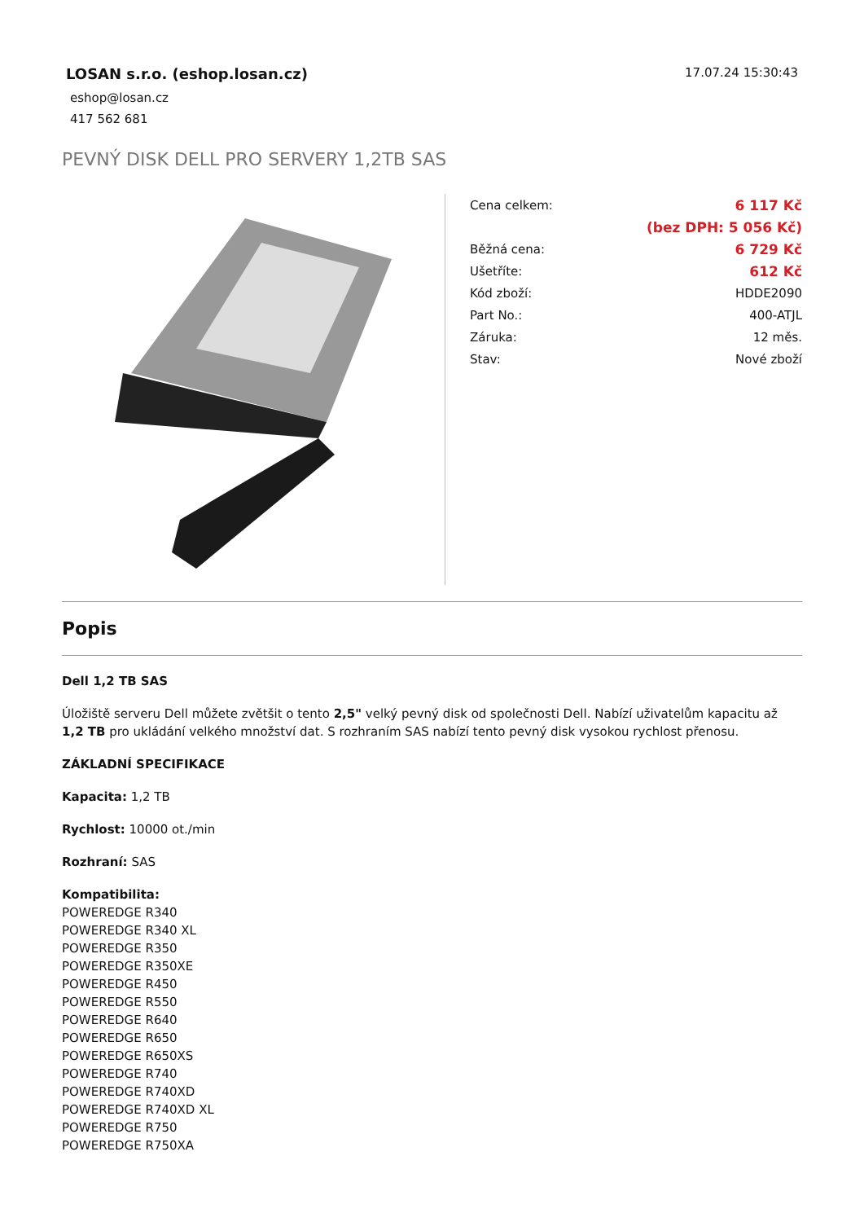LOSAN s.r.o. (eshop.losan.cz)
eshop@losan.cz
417 562 681
17.07.24 15:30:43
PEVNÝ DISK DELL PRO SERVERY 1,2TB SAS
| Cena celkem: | 6 117 Kč |
| | (bez DPH: 5 056 Kč) |
| Běžná cena: | 6 729 Kč |
| Ušetříte: | 612 Kč |
| Kód zboží: | HDDE2090 |
| Part No.: | 400-ATJL |
| Záruka: | 12 měs. |
| Stav: | Nové zboží |
Popis
Dell 1,2 TB SAS
Úložiště serveru Dell můžete zvětšit o tento 2,5" velký pevný disk od společnosti Dell. Nabízí uživatelům kapacitu až 1,2 TB pro ukládání velkého množství dat. S rozhraním SAS nabízí tento pevný disk vysokou rychlost přenosu.
ZÁKLADNÍ SPECIFIKACE
Kapacita: 1,2 TB
Rychlost: 10000 ot./min
Rozhraní: SAS
Kompatibilita:
POWEREDGE R340
POWEREDGE R340 XL
POWEREDGE R350
POWEREDGE R350XE
POWEREDGE R450
POWEREDGE R550
POWEREDGE R640
POWEREDGE R650
POWEREDGE R650XS
POWEREDGE R740
POWEREDGE R740XD
POWEREDGE R740XD XL
POWEREDGE R750
POWEREDGE R750XA